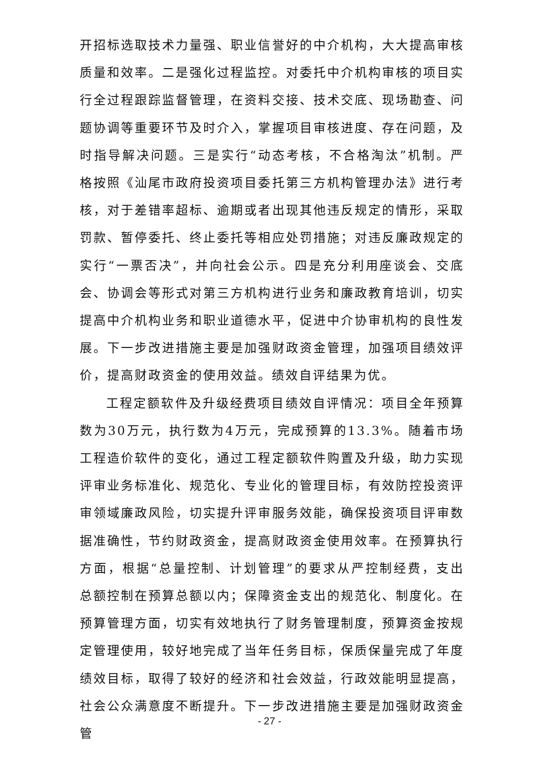开招标选取技术力量强、职业信誉好的中介机构，大大提高审核质量和效率。二是强化过程监控。对委托中介机构审核的项目实行全过程跟踪监督管理，在资料交接、技术交底、现场勘查、问题协调等重要环节及时介入，掌握项目审核进度、存在问题，及时指导解决问题。三是实行“动态考核，不合格淘汰”机制。严格按照《汕尾市政府投资项目委托第三方机构管理办法》进行考核，对于差错率超标、逾期或者出现其他违反规定的情形，采取罚款、暂停委托、终止委托等相应处罚措施；对违反廉政规定的实行“一票否决”，并向社会公示。四是充分利用座谈会、交底会、协调会等形式对第三方机构进行业务和廉政教育培训，切实提高中介机构业务和职业道德水平，促进中介协审机构的良性发展。下一步改进措施主要是加强财政资金管理，加强项目绩效评价，提高财政资金的使用效益。绩效自评结果为优。
工程定额软件及升级经费项目绩效自评情况：项目全年预算数为30万元，执行数为4万元，完成预算的13.3%。随着市场工程造价软件的变化，通过工程定额软件购置及升级，助力实现评审业务标准化、规范化、专业化的管理目标，有效防控投资评审领域廉政风险，切实提升评审服务效能，确保投资项目评审数据准确性，节约财政资金，提高财政资金使用效率。在预算执行方面，根据“总量控制、计划管理”的要求从严控制经费，支出总额控制在预算总额以内；保障资金支出的规范化、制度化。在预算管理方面，切实有效地执行了财务管理制度，预算资金按规定管理使用，较好地完成了当年任务目标，保质保量完成了年度绩效目标，取得了较好的经济和社会效益，行政效能明显提高，社会公众满意度不断提升。下一步改进措施主要是加强财政资金管
- 27 -